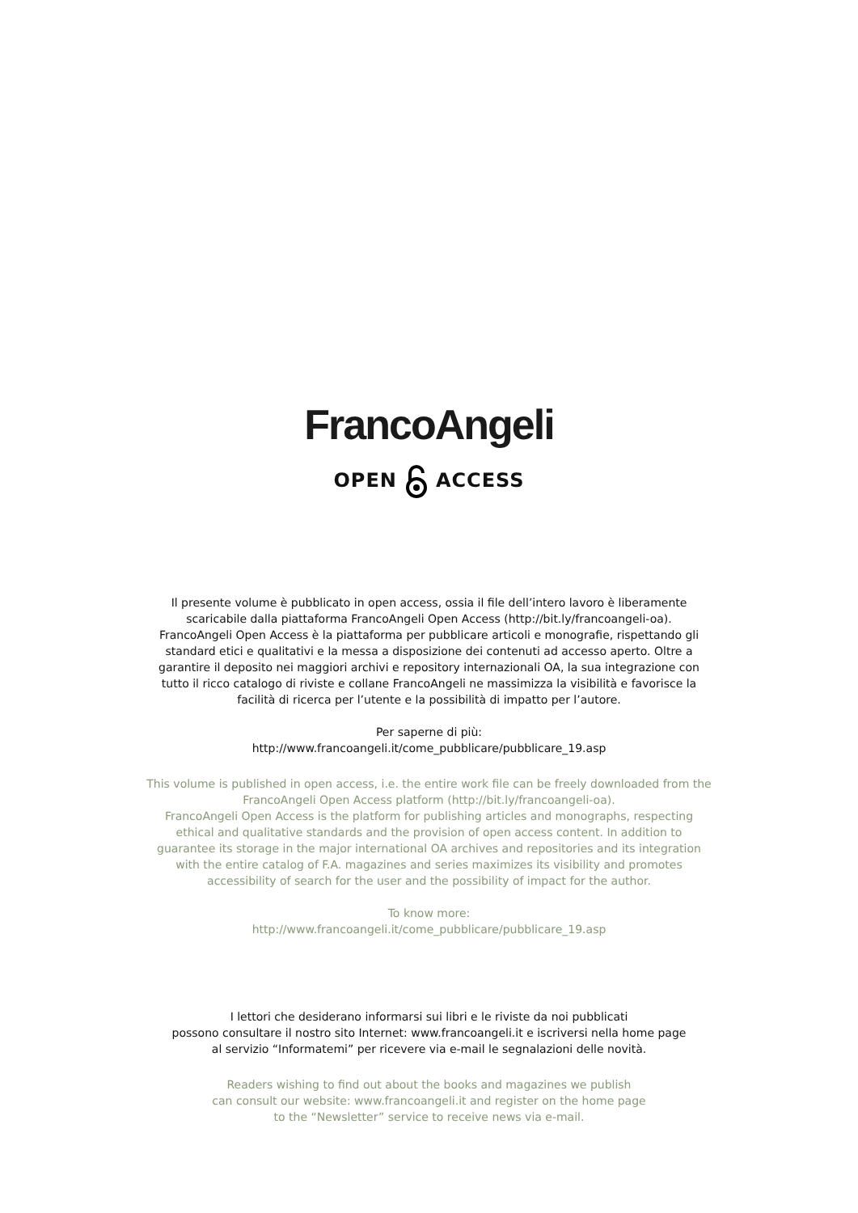FrancoAngeli
OPENACCESS
Il presente volume è pubblicato in open access, ossia il file dell’intero lavoro è liberamente scaricabile dalla piattaforma FrancoAngeli Open Access (http://bit.ly/francoangeli-oa).
FrancoAngeli Open Access è la piattaforma per pubblicare articoli e monografie, rispettando gli standard etici e qualitativi e la messa a disposizione dei contenuti ad accesso aperto. Oltre a garantire il deposito nei maggiori archivi e repository internazionali OA, la sua integrazione con tutto il ricco catalogo di riviste e collane FrancoAngeli ne massimizza la visibilità e favorisce la facilità di ricerca per l’utente e la possibilità di impatto per l’autore.
Per saperne di più:
http://www.francoangeli.it/come_pubblicare/pubblicare_19.asp
This volume is published in open access, i.e. the entire work file can be freely downloaded from the FrancoAngeli Open Access platform (http://bit.ly/francoangeli-oa).
FrancoAngeli Open Access is the platform for publishing articles and monographs, respecting ethical and qualitative standards and the provision of open access content. In addition to guarantee its storage in the major international OA archives and repositories and its integration with the entire catalog of F.A. magazines and series maximizes its visibility and promotes accessibility of search for the user and the possibility of impact for the author.
To know more:
http://www.francoangeli.it/come_pubblicare/pubblicare_19.asp
I lettori che desiderano informarsi sui libri e le riviste da noi pubblicati
possono consultare il nostro sito Internet: www.francoangeli.it e iscriversi nella home page
al servizio “Informatemi” per ricevere via e-mail le segnalazioni delle novità.
Readers wishing to find out about the books and magazines we publish
can consult our website: www.francoangeli.it and register on the home page
to the “Newsletter” service to receive news via e-mail.